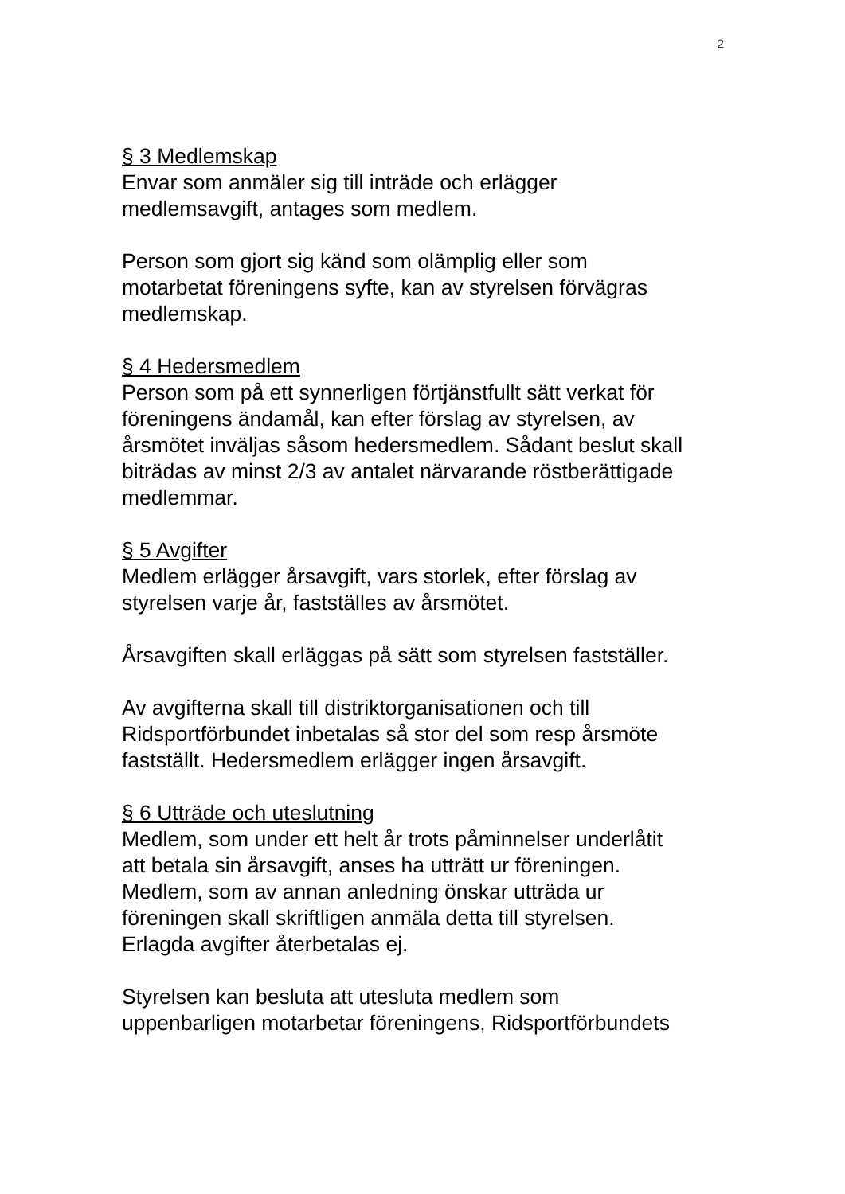2
§ 3 Medlemskap
Envar som anmäler sig till inträde och erlägger
medlemsavgift, antages som medlem.
Person som gjort sig känd som olämplig eller som
motarbetat föreningens syfte, kan av styrelsen förvägras
medlemskap.
§ 4 Hedersmedlem
Person som på ett synnerligen förtjänstfullt sätt verkat för
föreningens ändamål, kan efter förslag av styrelsen, av
årsmötet inväljas såsom hedersmedlem. Sådant beslut skall
biträdas av minst 2/3 av antalet närvarande röstberättigade
medlemmar.
§ 5 Avgifter
Medlem erlägger årsavgift, vars storlek, efter förslag av
styrelsen varje år, fastställes av årsmötet.
Årsavgiften skall erläggas på sätt som styrelsen fastställer.
Av avgifterna skall till distriktorganisationen och till
Ridsportförbundet inbetalas så stor del som resp årsmöte
fastställt. Hedersmedlem erlägger ingen årsavgift.
§ 6 Utträde och uteslutning
Medlem, som under ett helt år trots påminnelser underlåtit
att betala sin årsavgift, anses ha utträtt ur föreningen.
Medlem, som av annan anledning önskar utträda ur
föreningen skall skriftligen anmäla detta till styrelsen.
Erlagda avgifter återbetalas ej.
Styrelsen kan besluta att utesluta medlem som
uppenbarligen motarbetar föreningens, Ridsportförbundets